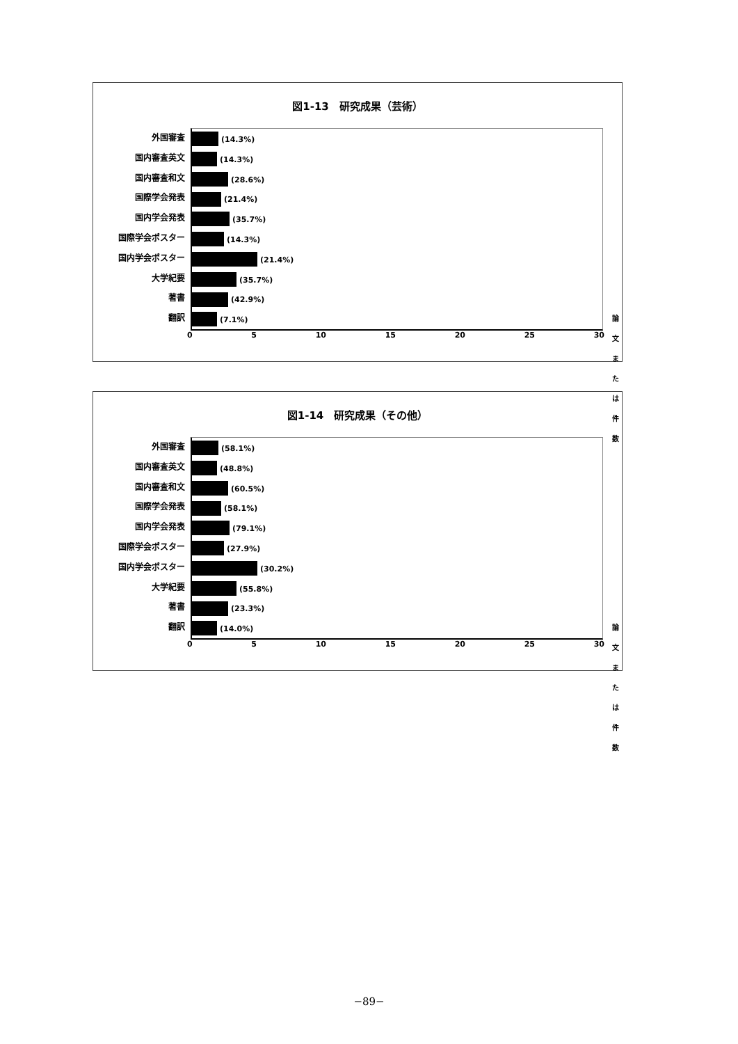図1-13　研究成果（芸術）
外国審査
国内審査英文
国内審査和文
国際学会発表
国内学会発表
国際学会ポスター
国内学会ポスター
大学紀要
著書
翻訳
(14.3%)
(14.3%)
(28.6%)
(21.4%)
(35.7%)
(14.3%)
(21.4%)
(35.7%)
(42.9%)
(7.1%)
論文または件数
0 5 10 15 20 25 30
図1-14　研究成果（その他）
外国審査
国内審査英文
国内審査和文
国際学会発表
国内学会発表
国際学会ポスター
国内学会ポスター
大学紀要
著書
翻訳
(58.1%)
(48.8%)
(60.5%)
(58.1%)
(79.1%)
(27.9%)
(30.2%)
(55.8%)
(23.3%)
(14.0%)
論文または件数
0 5 10 15 20 25 30
−89−